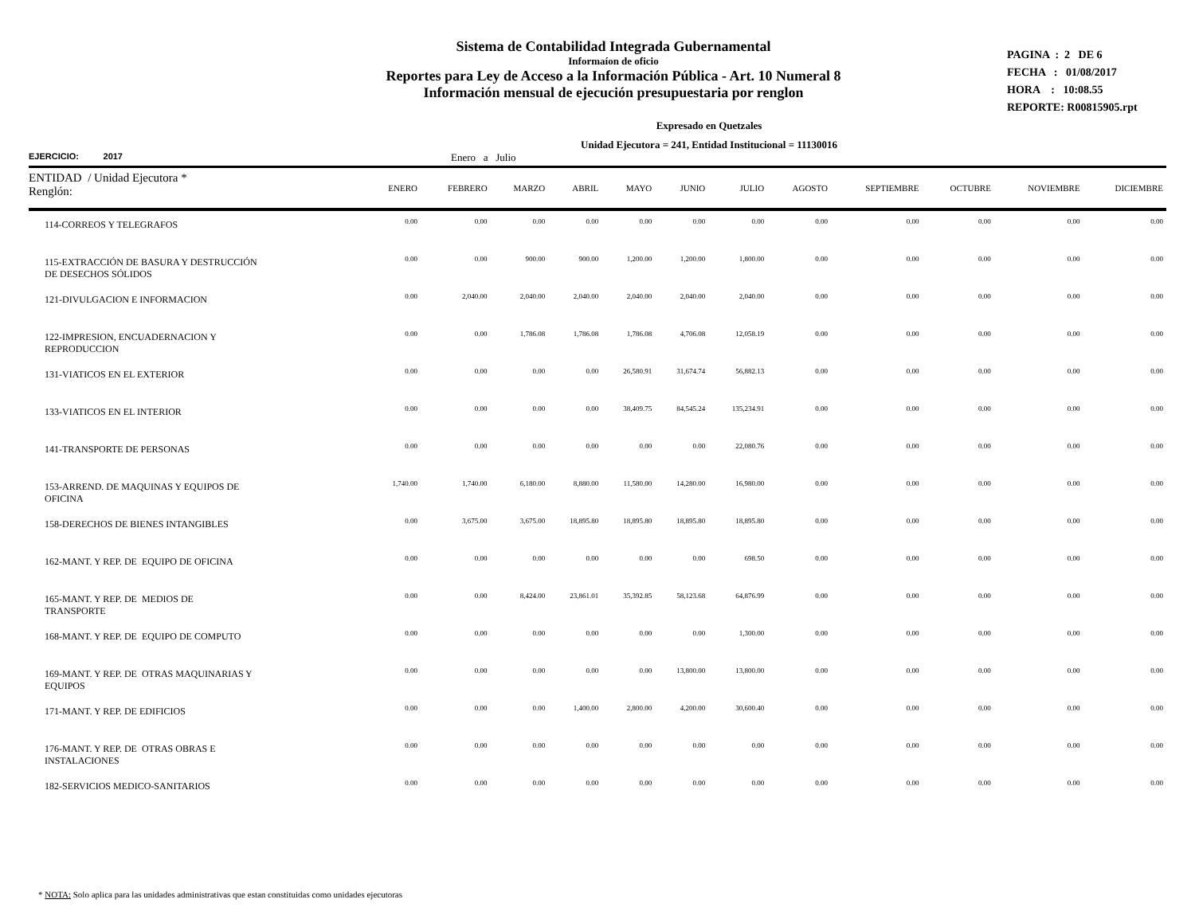Sistema de Contabilidad Integrada Gubernamental
Informaíon de oficio
Reportes para Ley de Acceso a la Información Pública - Art. 10 Numeral 8
Información mensual de ejecución presupuestaria por renglon
PAGINA : 2 DE 6
FECHA : 01/08/2017
HORA : 10:08.55
REPORTE: R00815905.rpt
Expresado en Quetzales
Unidad Ejecutora = 241, Entidad Institucional = 11130016
EJERCICIO: 2017 Enero a Julio
| ENTIDAD / Unidad Ejecutora * Renglón: | ENERO | FEBRERO | MARZO | ABRIL | MAYO | JUNIO | JULIO | AGOSTO | SEPTIEMBRE | OCTUBRE | NOVIEMBRE | DICIEMBRE |
| --- | --- | --- | --- | --- | --- | --- | --- | --- | --- | --- | --- | --- |
| 114-CORREOS Y TELEGRAFOS | 0.00 | 0.00 | 0.00 | 0.00 | 0.00 | 0.00 | 0.00 | 0.00 | 0.00 | 0.00 | 0.00 | 0.00 |
| 115-EXTRACCIÓN DE BASURA Y DESTRUCCIÓN DE DESECHOS SÓLIDOS | 0.00 | 0.00 | 900.00 | 900.00 | 1,200.00 | 1,200.00 | 1,800.00 | 0.00 | 0.00 | 0.00 | 0.00 | 0.00 |
| 121-DIVULGACION E INFORMACION | 0.00 | 2,040.00 | 2,040.00 | 2,040.00 | 2,040.00 | 2,040.00 | 2,040.00 | 0.00 | 0.00 | 0.00 | 0.00 | 0.00 |
| 122-IMPRESION, ENCUADERNACION Y REPRODUCCION | 0.00 | 0.00 | 1,786.08 | 1,786.08 | 1,786.08 | 4,706.08 | 12,058.19 | 0.00 | 0.00 | 0.00 | 0.00 | 0.00 |
| 131-VIATICOS EN EL EXTERIOR | 0.00 | 0.00 | 0.00 | 0.00 | 26,580.91 | 31,674.74 | 56,882.13 | 0.00 | 0.00 | 0.00 | 0.00 | 0.00 |
| 133-VIATICOS EN EL INTERIOR | 0.00 | 0.00 | 0.00 | 0.00 | 38,409.75 | 84,545.24 | 135,234.91 | 0.00 | 0.00 | 0.00 | 0.00 | 0.00 |
| 141-TRANSPORTE DE PERSONAS | 0.00 | 0.00 | 0.00 | 0.00 | 0.00 | 0.00 | 22,080.76 | 0.00 | 0.00 | 0.00 | 0.00 | 0.00 |
| 153-ARREND. DE MAQUINAS Y EQUIPOS DE OFICINA | 1,740.00 | 1,740.00 | 6,180.00 | 8,880.00 | 11,580.00 | 14,280.00 | 16,980.00 | 0.00 | 0.00 | 0.00 | 0.00 | 0.00 |
| 158-DERECHOS DE BIENES INTANGIBLES | 0.00 | 3,675.00 | 3,675.00 | 18,895.80 | 18,895.80 | 18,895.80 | 18,895.80 | 0.00 | 0.00 | 0.00 | 0.00 | 0.00 |
| 162-MANT. Y REP. DE EQUIPO DE OFICINA | 0.00 | 0.00 | 0.00 | 0.00 | 0.00 | 0.00 | 698.50 | 0.00 | 0.00 | 0.00 | 0.00 | 0.00 |
| 165-MANT. Y REP. DE MEDIOS DE TRANSPORTE | 0.00 | 0.00 | 8,424.00 | 23,861.01 | 35,392.85 | 58,123.68 | 64,876.99 | 0.00 | 0.00 | 0.00 | 0.00 | 0.00 |
| 168-MANT. Y REP. DE EQUIPO DE COMPUTO | 0.00 | 0.00 | 0.00 | 0.00 | 0.00 | 0.00 | 1,300.00 | 0.00 | 0.00 | 0.00 | 0.00 | 0.00 |
| 169-MANT. Y REP. DE OTRAS MAQUINARIAS Y EQUIPOS | 0.00 | 0.00 | 0.00 | 0.00 | 0.00 | 13,800.00 | 13,800.00 | 0.00 | 0.00 | 0.00 | 0.00 | 0.00 |
| 171-MANT. Y REP. DE EDIFICIOS | 0.00 | 0.00 | 0.00 | 1,400.00 | 2,800.00 | 4,200.00 | 30,600.40 | 0.00 | 0.00 | 0.00 | 0.00 | 0.00 |
| 176-MANT. Y REP. DE OTRAS OBRAS E INSTALACIONES | 0.00 | 0.00 | 0.00 | 0.00 | 0.00 | 0.00 | 0.00 | 0.00 | 0.00 | 0.00 | 0.00 | 0.00 |
| 182-SERVICIOS MEDICO-SANITARIOS | 0.00 | 0.00 | 0.00 | 0.00 | 0.00 | 0.00 | 0.00 | 0.00 | 0.00 | 0.00 | 0.00 | 0.00 |
* NOTA: Solo aplica para las unidades administrativas que estan constituidas como unidades ejecutoras